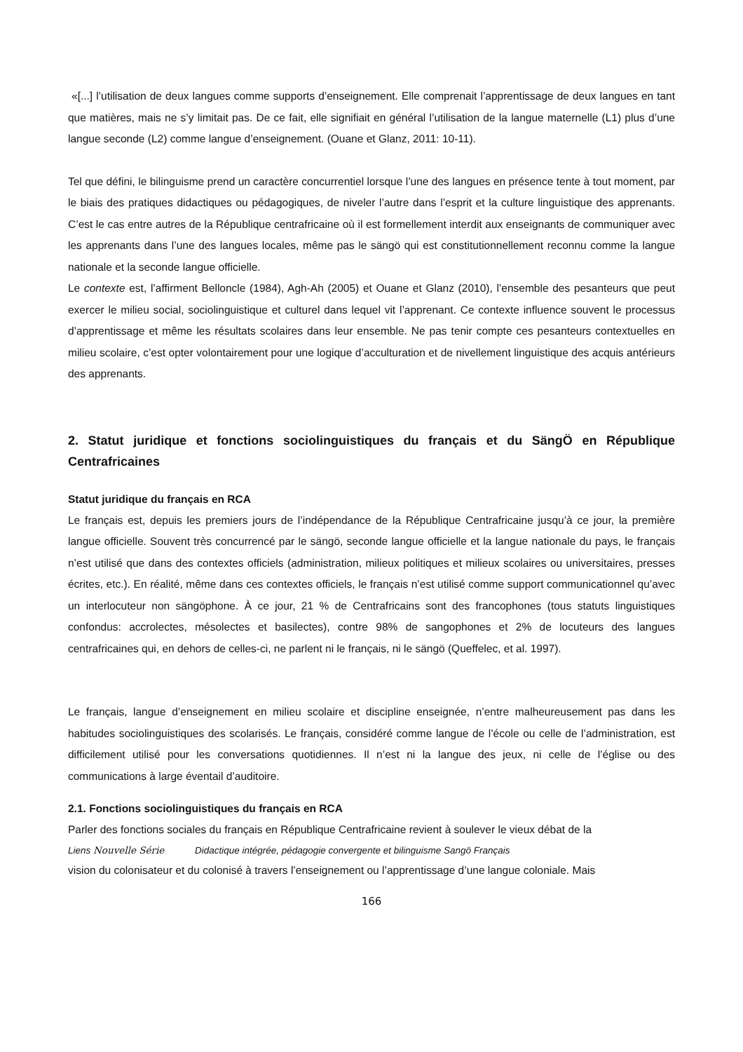«[...] l’utilisation de deux langues comme supports d’enseignement. Elle comprenait l’apprentissage de deux langues en tant que matières, mais ne s’y limitait pas. De ce fait, elle signifiait en général l’utilisation de la langue maternelle (L1) plus d’une langue seconde (L2) comme langue d’enseignement. (Ouane et Glanz, 2011: 10-11).
Tel que défini, le bilinguisme prend un caractère concurrentiel lorsque l’une des langues en présence tente à tout moment, par le biais des pratiques didactiques ou pédagogiques, de niveler l’autre dans l’esprit et la culture linguistique des apprenants. C’est le cas entre autres de la République centrafricaine où il est formellement interdit aux enseignants de communiquer avec les apprenants dans l’une des langues locales, même pas le sängö qui est constitutionnellement reconnu comme la langue nationale et la seconde langue officielle.
Le contexte est, l’affirment Belloncle (1984), Agh-Ah (2005) et Ouane et Glanz (2010), l’ensemble des pesanteurs que peut exercer le milieu social, sociolinguistique et culturel dans lequel vit l’apprenant. Ce contexte influence souvent le processus d’apprentissage et même les résultats scolaires dans leur ensemble. Ne pas tenir compte ces pesanteurs contextuelles en milieu scolaire, c’est opter volontairement pour une logique d’acculturation et de nivellement linguistique des acquis antérieurs des apprenants.
2. Statut juridique et fonctions sociolinguistiques du français et du SängÖ en République Centrafricaines
Statut juridique du français en RCA
Le français est, depuis les premiers jours de l’indépendance de la République Centrafricaine jusqu’à ce jour, la première langue officielle. Souvent très concurrencé par le sängö, seconde langue officielle et la langue nationale du pays, le français n’est utilisé que dans des contextes officiels (administration, milieux politiques et milieux scolaires ou universitaires, presses écrites, etc.). En réalité, même dans ces contextes officiels, le français n’est utilisé comme support communicationnel qu’avec un interlocuteur non sängöphone. À ce jour, 21 % de Centrafricains sont des francophones (tous statuts linguistiques confondus: accrolectes, mésolectes et basilectes), contre 98% de sangophones et 2% de locuteurs des langues centrafricaines qui, en dehors de celles-ci, ne parlent ni le français, ni le sängö (Queffelec, et al. 1997).
Le français, langue d’enseignement en milieu scolaire et discipline enseignée, n’entre malheureusement pas dans les habitudes sociolinguistiques des scolarisés. Le français, considéré comme langue de l’école ou celle de l’administration, est difficilement utilisé pour les conversations quotidiennes. Il n’est ni la langue des jeux, ni celle de l’église ou des communications à large éventail d’auditoire.
2.1. Fonctions sociolinguistiques du français en RCA
Parler des fonctions sociales du français en République Centrafricaine revient à soulever le vieux débat de la
Liens Nouvelle Série Didactique intégrée, pédagogie convergente et bilinguisme Sangö Français
vision du colonisateur et du colonisé à travers l’enseignement ou l’apprentissage d’une langue coloniale. Mais
166